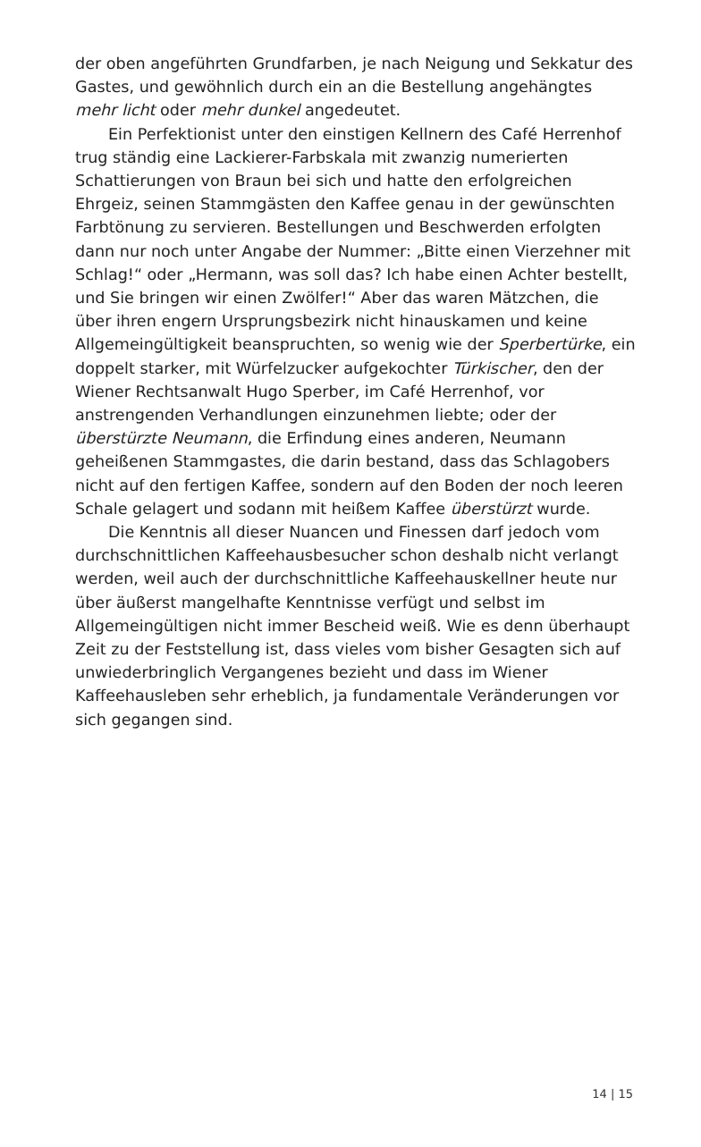der oben angeführten Grundfarben, je nach Neigung und Sekkatur des Gastes, und gewöhnlich durch ein an die Bestellung angehängtes mehr licht oder mehr dunkel angedeutet.
Ein Perfektionist unter den einstigen Kellnern des Café Herrenhof trug ständig eine Lackierer-Farbskala mit zwanzig numerierten Schattierungen von Braun bei sich und hatte den erfolgreichen Ehrgeiz, seinen Stammgästen den Kaffee genau in der gewünschten Farbtönung zu servieren. Bestellungen und Beschwerden erfolgten dann nur noch unter Angabe der Nummer: „Bitte einen Vierzehner mit Schlag!“ oder „Hermann, was soll das? Ich habe einen Achter bestellt, und Sie bringen wir einen Zwölfer!“ Aber das waren Mätzchen, die über ihren engern Ursprungsbezirk nicht hinauskamen und keine Allgemeingültigkeit beanspruchten, so wenig wie der Sperbertürke, ein doppelt starker, mit Würfelzucker aufgekochter Türkischer, den der Wiener Rechtsanwalt Hugo Sperber, im Café Herrenhof, vor anstrengenden Verhandlungen einzunehmen liebte; oder der überstürzte Neumann, die Erfindung eines anderen, Neumann geheißenen Stammgastes, die darin bestand, dass das Schlagobers nicht auf den fertigen Kaffee, sondern auf den Boden der noch leeren Schale gelagert und sodann mit heißem Kaffee überstürzt wurde.
Die Kenntnis all dieser Nuancen und Finessen darf jedoch vom durchschnittlichen Kaffeehausbesucher schon deshalb nicht verlangt werden, weil auch der durchschnittliche Kaffeehauskellner heute nur über äußerst mangelhafte Kenntnisse verfügt und selbst im Allgemeingültigen nicht immer Bescheid weiß. Wie es denn überhaupt Zeit zu der Feststellung ist, dass vieles vom bisher Gesagten sich auf unwiederbringlich Vergangenes bezieht und dass im Wiener Kaffeehausleben sehr erheblich, ja fundamentale Veränderungen vor sich gegangen sind.
14 | 15